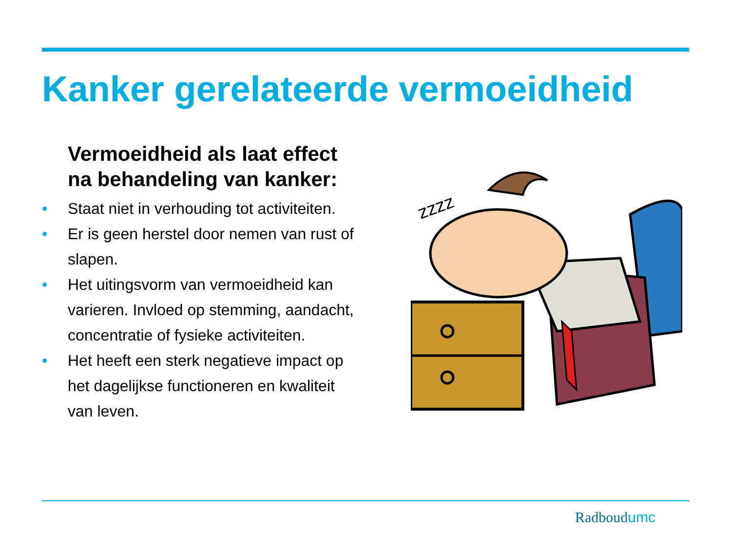Kanker gerelateerde vermoeidheid
Vermoeidheid als laat effect na behandeling van kanker:
• Staat niet in verhouding tot activiteiten.
• Er is geen herstel door nemen van rust of slapen.
• Het uitingsvorm van vermoeidheid kan varieren. Invloed op stemming, aandacht, concentratie of fysieke activiteiten.
• Het heeft een sterk negatieve impact op het dagelijkse functioneren en kwaliteit van leven.
zzzz
Radboudumc